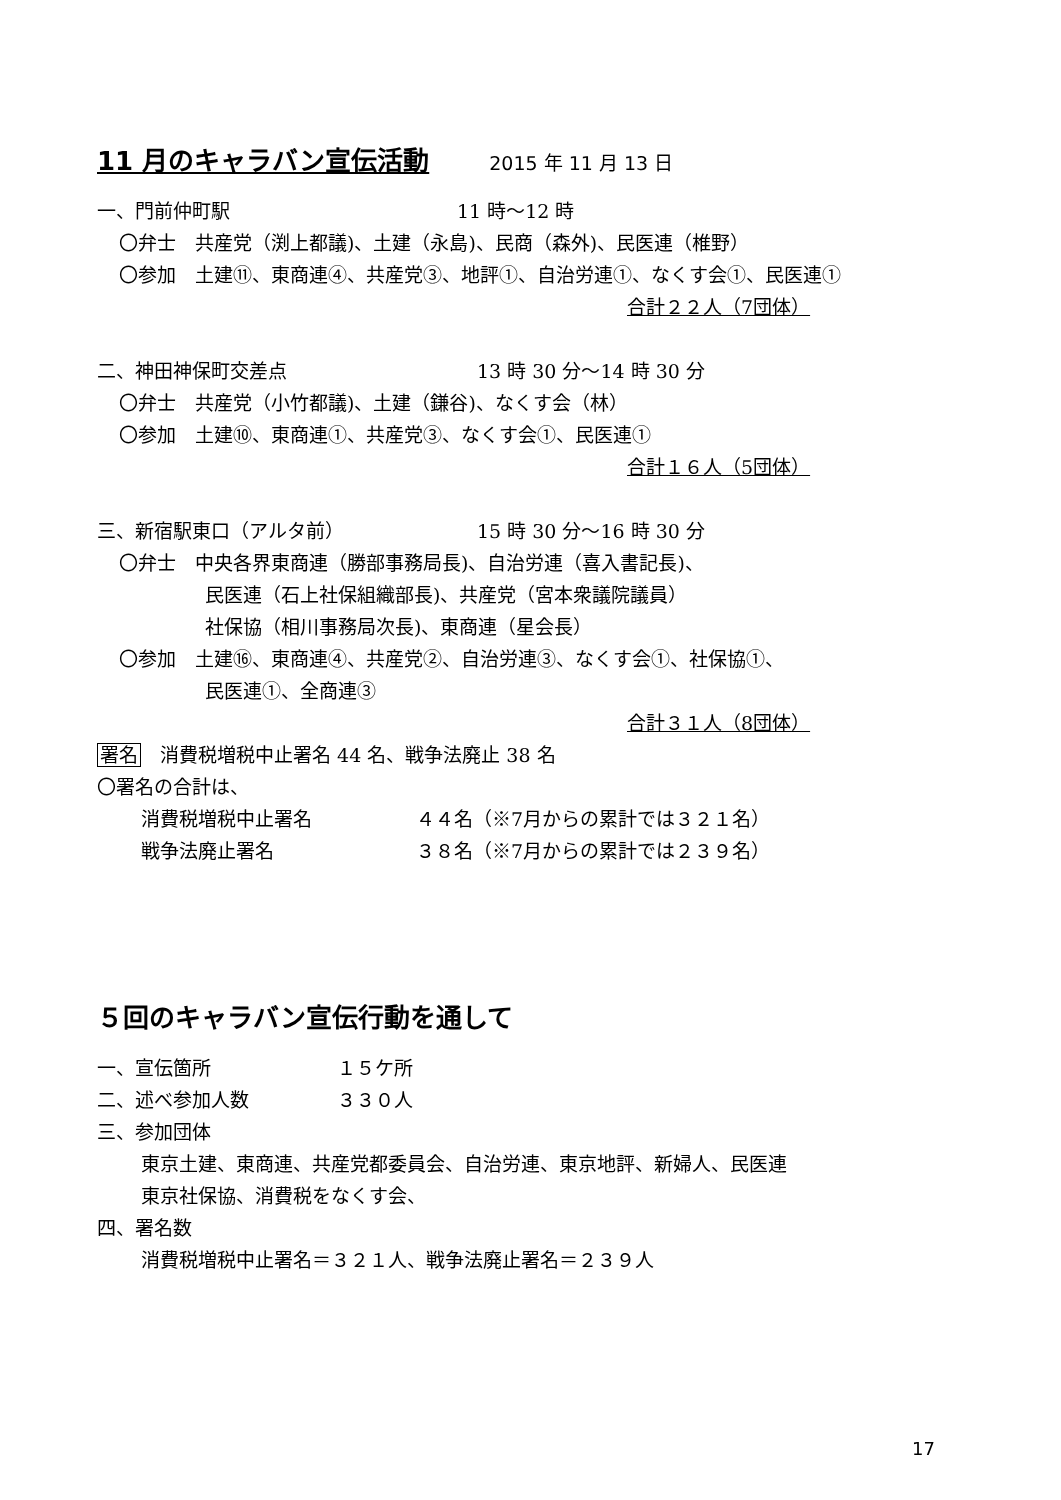11 月のキャラバン宣伝活動 2015 年 11 月 13 日
一、門前仲町駅 11 時～12 時
〇弁士　共産党（渕上都議)、土建（永島)、民商（森外)、民医連（椎野）
〇参加　土建⑪、東商連④、共産党③、地評①、自治労連①、なくす会①、民医連①
合計２２人（7団体）
二、神田神保町交差点 13 時 30 分～14 時 30 分
〇弁士　共産党（小竹都議)、土建（鎌谷)、なくす会（林）
〇参加　土建⑩、東商連①、共産党③、なくす会①、民医連①
合計１６人（5団体）
三、新宿駅東口（アルタ前） 15 時 30 分～16 時 30 分
〇弁士　中央各界東商連（勝部事務局長)、自治労連（喜入書記長)、
民医連（石上社保組織部長)、共産党（宮本衆議院議員）
社保協（相川事務局次長)、東商連（星会長）
〇参加　土建⑯、東商連④、共産党②、自治労連③、なくす会①、社保協①、
民医連①、全商連③
合計３１人（8団体）
署名　消費税増税中止署名 44 名、戦争法廃止 38 名
〇署名の合計は、
消費税増税中止署名 ４４名（※7月からの累計では３２１名）
戦争法廃止署名 ３８名（※7月からの累計では２３９名）
５回のキャラバン宣伝行動を通して
一、宣伝箇所 １５ケ所
二、述べ参加人数 ３３０人
三、参加団体
東京土建、東商連、共産党都委員会、自治労連、東京地評、新婦人、民医連
東京社保協、消費税をなくす会、
四、署名数
消費税増税中止署名＝３２１人、戦争法廃止署名＝２３９人
17